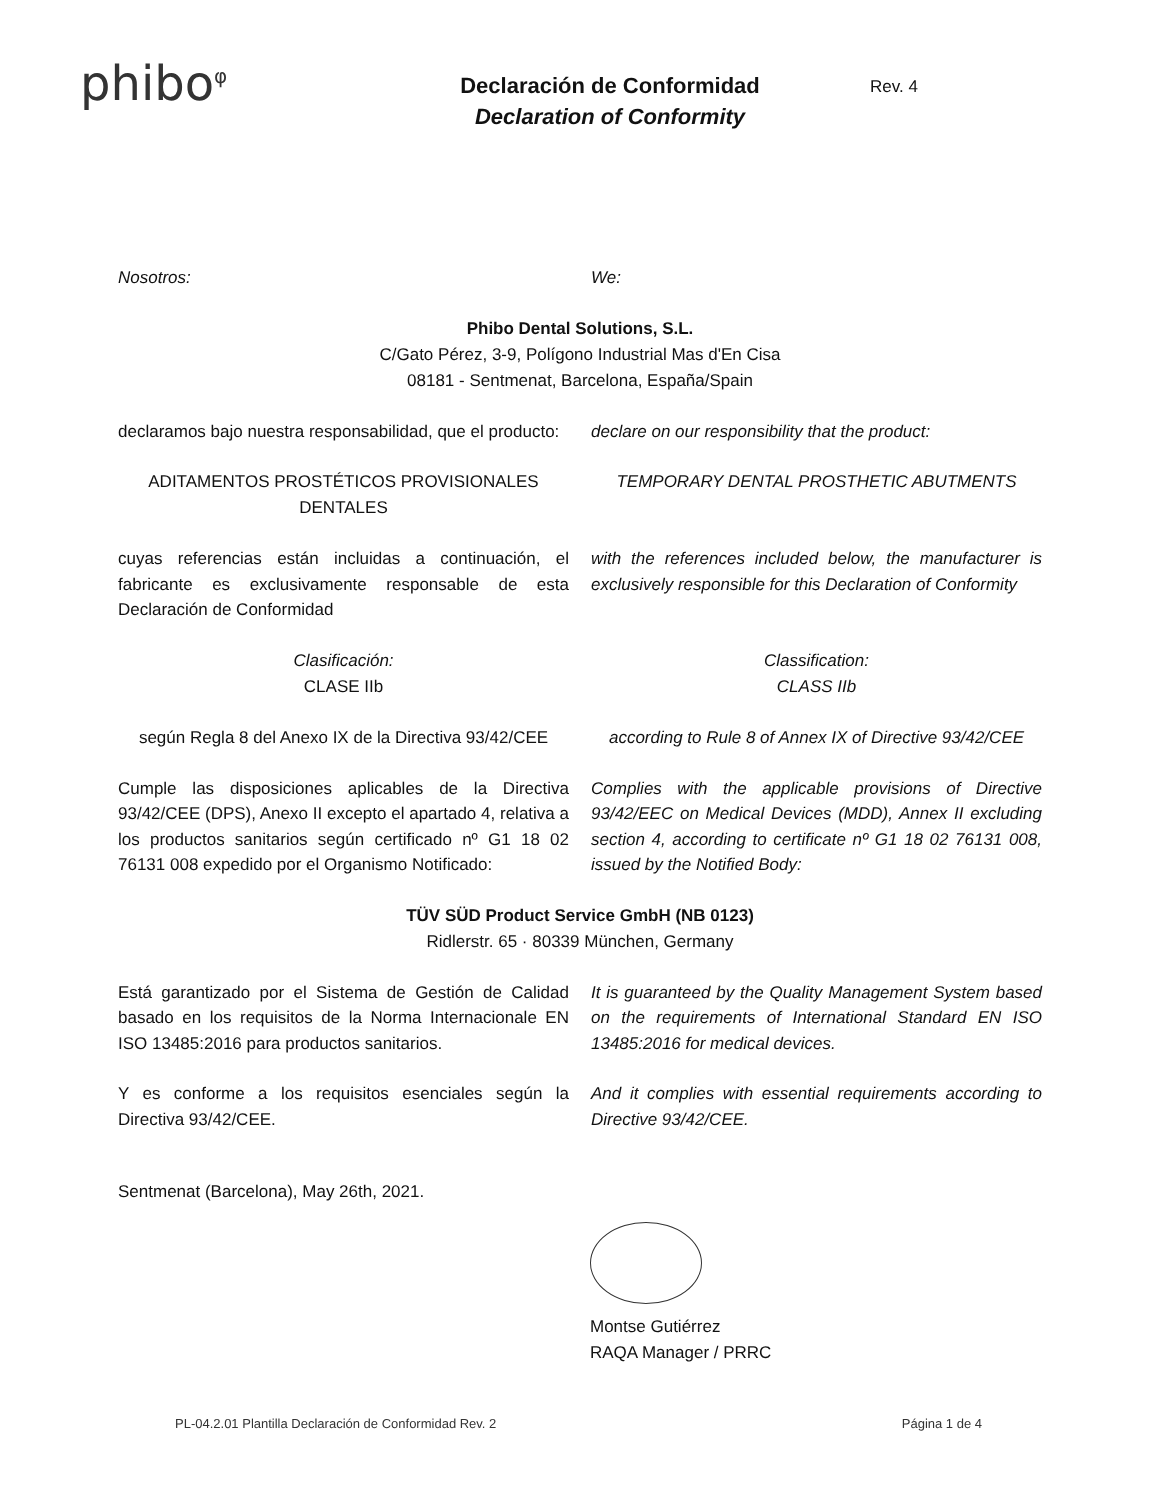phibo<sup>φ</sup>
Declaración de Conformidad
Declaration of Conformity
Rev. 4
Nosotros: We:
Phibo Dental Solutions, S.L.
C/Gato Pérez, 3-9, Polígono Industrial Mas d'En Cisa
08181 - Sentmenat, Barcelona, España/Spain
declaramos bajo nuestra responsabilidad, que el producto:
declare on our responsibility that the product:
ADITAMENTOS PROSTÉTICOS PROVISIONALES DENTALES
TEMPORARY DENTAL PROSTHETIC ABUTMENTS
cuyas referencias están incluidas a continuación, el fabricante es exclusivamente responsable de esta Declaración de Conformidad
with the references included below, the manufacturer is exclusively responsible for this Declaration of Conformity
Clasificación:
CLASE IIb
Classification:
CLASS IIb
según Regla 8 del Anexo IX de la Directiva 93/42/CEE
according to Rule 8 of Annex IX of Directive 93/42/CEE
Cumple las disposiciones aplicables de la Directiva 93/42/CEE (DPS), Anexo II excepto el apartado 4, relativa a los productos sanitarios según certificado nº G1 18 02 76131 008 expedido por el Organismo Notificado:
Complies with the applicable provisions of Directive 93/42/EEC on Medical Devices (MDD), Annex II excluding section 4, according to certificate nº G1 18 02 76131 008, issued by the Notified Body:
TÜV SÜD Product Service GmbH (NB 0123)
Ridlerstr. 65 · 80339 München, Germany
Está garantizado por el Sistema de Gestión de Calidad basado en los requisitos de la Norma Internacionale EN ISO 13485:2016 para productos sanitarios.
It is guaranteed by the Quality Management System based on the requirements of International Standard EN ISO 13485:2016 for medical devices.
Y es conforme a los requisitos esenciales según la Directiva 93/42/CEE.
And it complies with essential requirements according to Directive 93/42/CEE.
Sentmenat (Barcelona), May 26th, 2021.
Montse Gutiérrez
RAQA Manager / PRRC
PL-04.2.01 Plantilla Declaración de Conformidad Rev. 2 Página 1 de 4